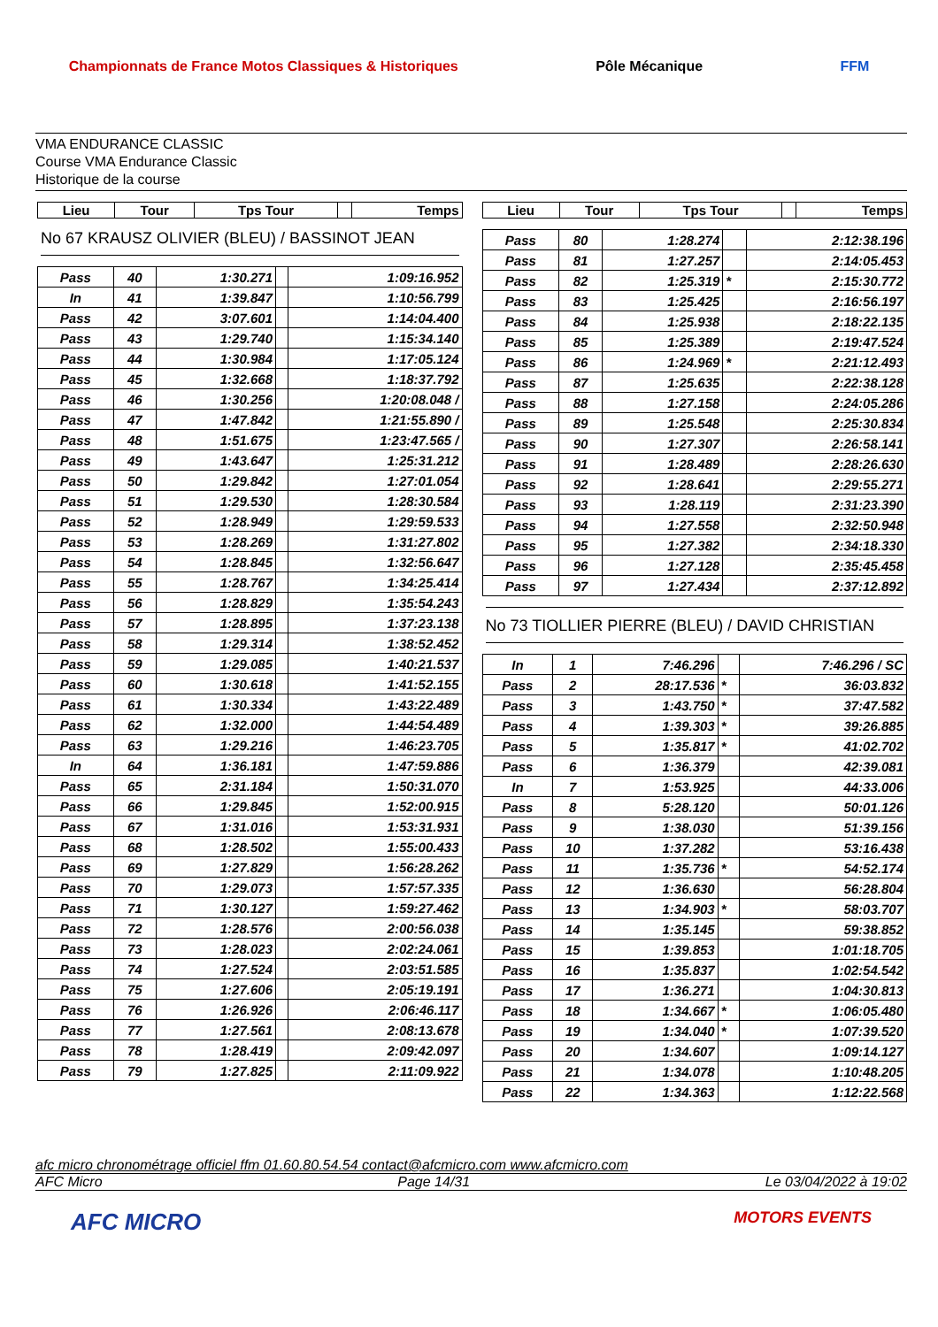Championnats de France Motos Classiques & Historiques Pôle Mécanique FFM
VMA ENDURANCE CLASSIC
Course VMA Endurance Classic
Historique de la course
| Lieu | Tour | Tps Tour | | Temps |
| --- | --- | --- | --- | --- |
No 67 KRAUSZ OLIVIER (BLEU) / BASSINOT JEAN
| Pass | 40 | 1:30.271 | | 1:09:16.952 |
| In | 41 | 1:39.847 | | 1:10:56.799 |
| Pass | 42 | 3:07.601 | | 1:14:04.400 |
| Pass | 43 | 1:29.740 | | 1:15:34.140 |
| Pass | 44 | 1:30.984 | | 1:17:05.124 |
| Pass | 45 | 1:32.668 | | 1:18:37.792 |
| Pass | 46 | 1:30.256 | | 1:20:08.048 / |
| Pass | 47 | 1:47.842 | | 1:21:55.890 / |
| Pass | 48 | 1:51.675 | | 1:23:47.565 / |
| Pass | 49 | 1:43.647 | | 1:25:31.212 |
| Pass | 50 | 1:29.842 | | 1:27:01.054 |
| Pass | 51 | 1:29.530 | | 1:28:30.584 |
| Pass | 52 | 1:28.949 | | 1:29:59.533 |
| Pass | 53 | 1:28.269 | | 1:31:27.802 |
| Pass | 54 | 1:28.845 | | 1:32:56.647 |
| Pass | 55 | 1:28.767 | | 1:34:25.414 |
| Pass | 56 | 1:28.829 | | 1:35:54.243 |
| Pass | 57 | 1:28.895 | | 1:37:23.138 |
| Pass | 58 | 1:29.314 | | 1:38:52.452 |
| Pass | 59 | 1:29.085 | | 1:40:21.537 |
| Pass | 60 | 1:30.618 | | 1:41:52.155 |
| Pass | 61 | 1:30.334 | | 1:43:22.489 |
| Pass | 62 | 1:32.000 | | 1:44:54.489 |
| Pass | 63 | 1:29.216 | | 1:46:23.705 |
| In | 64 | 1:36.181 | | 1:47:59.886 |
| Pass | 65 | 2:31.184 | | 1:50:31.070 |
| Pass | 66 | 1:29.845 | | 1:52:00.915 |
| Pass | 67 | 1:31.016 | | 1:53:31.931 |
| Pass | 68 | 1:28.502 | | 1:55:00.433 |
| Pass | 69 | 1:27.829 | | 1:56:28.262 |
| Pass | 70 | 1:29.073 | | 1:57:57.335 |
| Pass | 71 | 1:30.127 | | 1:59:27.462 |
| Pass | 72 | 1:28.576 | | 2:00:56.038 |
| Pass | 73 | 1:28.023 | | 2:02:24.061 |
| Pass | 74 | 1:27.524 | | 2:03:51.585 |
| Pass | 75 | 1:27.606 | | 2:05:19.191 |
| Pass | 76 | 1:26.926 | | 2:06:46.117 |
| Pass | 77 | 1:27.561 | | 2:08:13.678 |
| Pass | 78 | 1:28.419 | | 2:09:42.097 |
| Pass | 79 | 1:27.825 | | 2:11:09.922 |
| Lieu | Tour | Tps Tour | | Temps |
| --- | --- | --- | --- | --- |
| Pass | 80 | 1:28.274 | | 2:12:38.196 |
| Pass | 81 | 1:27.257 | | 2:14:05.453 |
| Pass | 82 | 1:25.319 | * | 2:15:30.772 |
| Pass | 83 | 1:25.425 | | 2:16:56.197 |
| Pass | 84 | 1:25.938 | | 2:18:22.135 |
| Pass | 85 | 1:25.389 | | 2:19:47.524 |
| Pass | 86 | 1:24.969 | * | 2:21:12.493 |
| Pass | 87 | 1:25.635 | | 2:22:38.128 |
| Pass | 88 | 1:27.158 | | 2:24:05.286 |
| Pass | 89 | 1:25.548 | | 2:25:30.834 |
| Pass | 90 | 1:27.307 | | 2:26:58.141 |
| Pass | 91 | 1:28.489 | | 2:28:26.630 |
| Pass | 92 | 1:28.641 | | 2:29:55.271 |
| Pass | 93 | 1:28.119 | | 2:31:23.390 |
| Pass | 94 | 1:27.558 | | 2:32:50.948 |
| Pass | 95 | 1:27.382 | | 2:34:18.330 |
| Pass | 96 | 1:27.128 | | 2:35:45.458 |
| Pass | 97 | 1:27.434 | | 2:37:12.892 |
No 73 TIOLLIER PIERRE (BLEU) / DAVID CHRISTIAN
| In | 1 | 7:46.296 | | 7:46.296 / SC |
| Pass | 2 | 28:17.536 | * | 36:03.832 |
| Pass | 3 | 1:43.750 | * | 37:47.582 |
| Pass | 4 | 1:39.303 | * | 39:26.885 |
| Pass | 5 | 1:35.817 | * | 41:02.702 |
| Pass | 6 | 1:36.379 | | 42:39.081 |
| In | 7 | 1:53.925 | | 44:33.006 |
| Pass | 8 | 5:28.120 | | 50:01.126 |
| Pass | 9 | 1:38.030 | | 51:39.156 |
| Pass | 10 | 1:37.282 | | 53:16.438 |
| Pass | 11 | 1:35.736 | * | 54:52.174 |
| Pass | 12 | 1:36.630 | | 56:28.804 |
| Pass | 13 | 1:34.903 | * | 58:03.707 |
| Pass | 14 | 1:35.145 | | 59:38.852 |
| Pass | 15 | 1:39.853 | | 1:01:18.705 |
| Pass | 16 | 1:35.837 | | 1:02:54.542 |
| Pass | 17 | 1:36.271 | | 1:04:30.813 |
| Pass | 18 | 1:34.667 | * | 1:06:05.480 |
| Pass | 19 | 1:34.040 | * | 1:07:39.520 |
| Pass | 20 | 1:34.607 | | 1:09:14.127 |
| Pass | 21 | 1:34.078 | | 1:10:48.205 |
| Pass | 22 | 1:34.363 | | 1:12:22.568 |
afc micro chronométrage officiel ffm 01.60.80.54.54 contact@afcmicro.com www.afcmicro.com
AFC Micro Page 14/31 Le 03/04/2022 à 19:02
AFC MICRO MOTORS EVENTS